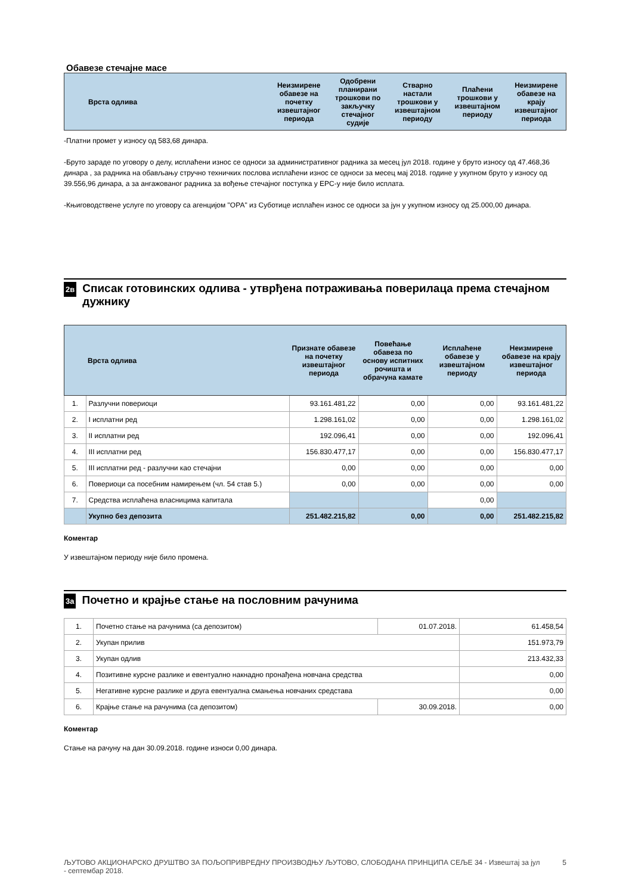Обавезе стечајне масе
| Врста одлива | Неизмирене обавезе на почетку извештајног периода | Одобрени планирани трошкови по закључку стечајног судије | Стварно настали трошкови у извештајном периоду | Плаћени трошкови у извештајном периоду | Неизмирене обавезе на крају извештајног периода |
| --- | --- | --- | --- | --- | --- |
-Платни промет у износу од 583,68 динара.
-Бруто зараде по уговору о делу, исплаћени износ се односи за административног радника за месец јул 2018. године у бруто износу од 47.468,36 динара , за радника на обављању стручно техничких послова исплаћени износ се односи за месец мај 2018. године у укупном бруто у износу од 39.556,96 динара, а за ангажованог радника за вођење стечајног поступка у ЕРС-у није било исплата.
-Књиговодствене услуге по уговору са агенцијом "ОРА" из Суботице исплаћен износ се односи за јун у укупном износу од 25.000,00 динара.
2в Списак готовинских одлива - утврђена потраживања поверилаца према стечајном дужнику
| | Врста одлива | Признате обавезе на почетку извештајног периода | Повећање обавеза по основу испитних рочишта и обрачуна камате | Исплаћене обавезе у извештајном периоду | Неизмирене обавезе на крају извештајног периода |
| --- | --- | --- | --- | --- | --- |
| 1. | Разлучни повериоци | 93.161.481,22 | 0,00 | 0,00 | 93.161.481,22 |
| 2. | I исплатни ред | 1.298.161,02 | 0,00 | 0,00 | 1.298.161,02 |
| 3. | II исплатни ред | 192.096,41 | 0,00 | 0,00 | 192.096,41 |
| 4. | III исплатни ред | 156.830.477,17 | 0,00 | 0,00 | 156.830.477,17 |
| 5. | III исплатни ред - разлучни као стечајни | 0,00 | 0,00 | 0,00 | 0,00 |
| 6. | Повериоци са посебним намирењем (чл. 54 став 5.) | 0,00 | 0,00 | 0,00 | 0,00 |
| 7. | Средства исплаћена власницима капитала | | | 0,00 | |
| | Укупно без депозита | 251.482.215,82 | 0,00 | 0,00 | 251.482.215,82 |
Коментар
У извештајном периоду није било промена.
3а Почетно и крајње стање на пословним рачунима
| 1. | Почетно стање на рачунима (са депозитом) | 01.07.2018. | 61.458,54 |
| 2. | Укупан прилив | | 151.973,79 |
| 3. | Укупан одлив | | 213.432,33 |
| 4. | Позитивне курсне разлике и евентуално накнадно пронађена новчана средства | | 0,00 |
| 5. | Негативне курсне разлике и друга евентуална смањења новчаних средстава | | 0,00 |
| 6. | Крајње стање на рачунима (са депозитом) | 30.09.2018. | 0,00 |
Коментар
Стање на рачуну на дан 30.09.2018. године износи 0,00 динара.
ЉУТОВО АКЦИОНАРСКО ДРУШТВО ЗА ПОЉОПРИВРЕДНУ ПРОИЗВОДЊУ ЉУТОВО, СЛОБОДАНА ПРИНЦИПА СЕЉЕ 34 - Извештај за јул - септембар 2018. 5